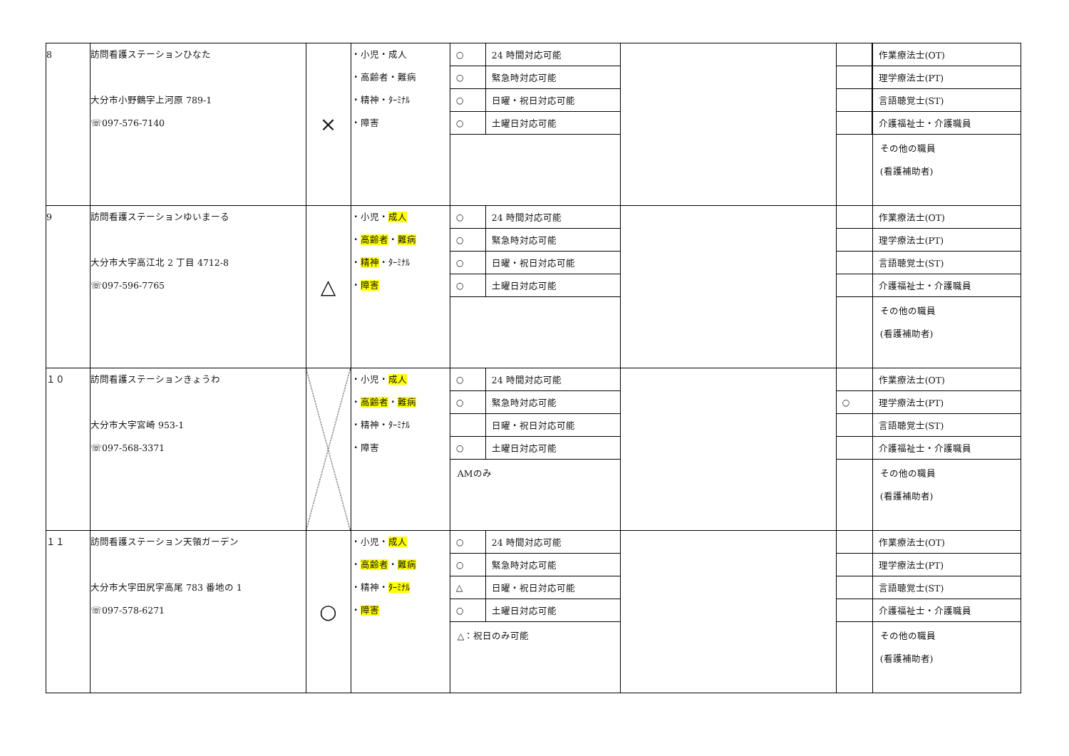| 8 | 訪問看護ステーションひなた 大分市小野鶴字上河原 789-1 ☏097-576-7140 | × | ・小児・成人 ・高齢者・難病 ・精神・ﾀｰﾐﾅﾙ ・障害 | / ○ / 24 時間対応可能 / / ○ / 緊急時対応可能 / / ○ / 日曜・祝日対応可能 / / ○ / 土曜日対応可能 / | | | / 作業療法士(OT) / / 理学療法士(PT) / / 言語聴覚士(ST) / / 介護福祉士・介護職員 / その他の職員 (看護補助者) |
| 9 | 訪問看護ステーションゆいまーる 大分市大字高江北 2 丁目 4712-8 ☏097-596-7765 | △ | ・小児・ 成人 ・ 高齢者 ・ 難病 ・ 精神 ・ﾀｰﾐﾅﾙ ・ 障害 | / ○ / 24 時間対応可能 / / ○ / 緊急時対応可能 / / ○ / 日曜・祝日対応可能 / / ○ / 土曜日対応可能 / | | | / 作業療法士(OT) / / 理学療法士(PT) / / 言語聴覚士(ST) / / 介護福祉士・介護職員 / その他の職員 (看護補助者) |
| １０ | 訪問看護ステーションきょうわ 大分市大字宮崎 953-1 ☏097-568-3371 | | ・小児・ 成人 ・ 高齢者 ・ 難病 ・精神・ﾀｰﾐﾅﾙ ・障害 | / ○ / 24 時間対応可能 / / ○ / 緊急時対応可能 / / / 日曜・祝日対応可能 / / ○ / 土曜日対応可能 / AMのみ | | / ○ / | / 作業療法士(OT) / / 理学療法士(PT) / / 言語聴覚士(ST) / / 介護福祉士・介護職員 / その他の職員 (看護補助者) |
| １１ | 訪問看護ステーション天領ガーデン 大分市大字田尻字高尾 783 番地の 1 ☏097-578-6271 | ○ | ・小児・ 成人 ・ 高齢者 ・ 難病 ・精神・ ﾀｰﾐﾅﾙ ・ 障害 | / ○ / 24 時間対応可能 / / ○ / 緊急時対応可能 / / △ / 日曜・祝日対応可能 / / ○ / 土曜日対応可能 / △：祝日のみ可能 | | | / 作業療法士(OT) / / 理学療法士(PT) / / 言語聴覚士(ST) / / 介護福祉士・介護職員 / その他の職員 (看護補助者) |